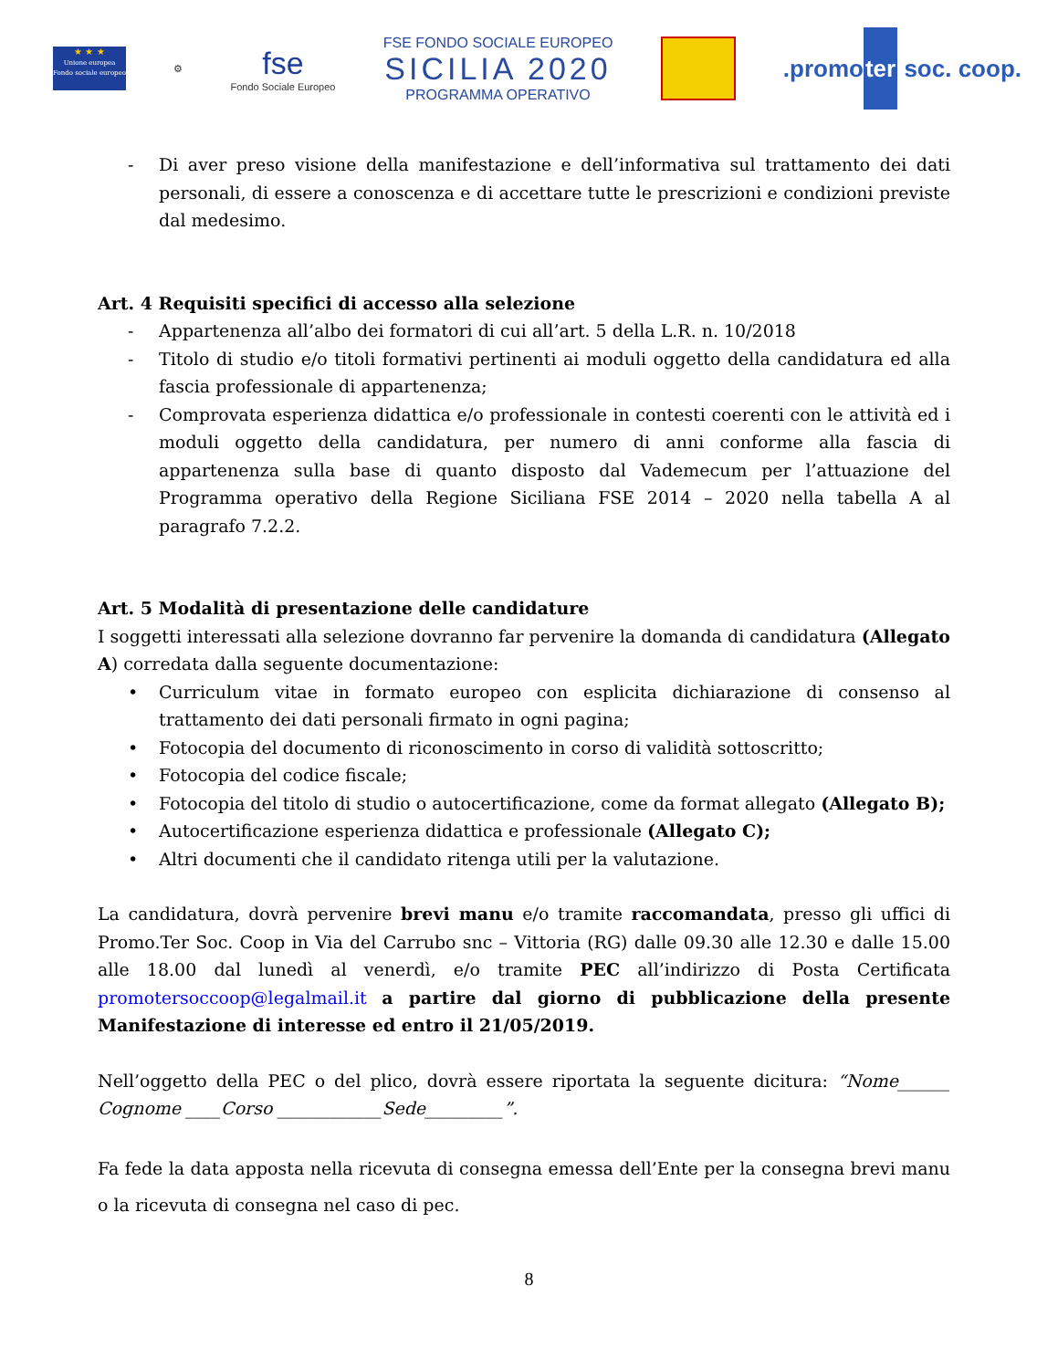★ ★ ★
Unione europea Fondo sociale europeo
⚙
fse
Fondo Sociale Europeo
FSE FONDO SOCIALE EUROPEO
SICILIA 2020
PROGRAMMA OPERATIVO
.promoter soc. coop.
- Di aver preso visione della manifestazione e dell’informativa sul trattamento dei dati personali, di essere a conoscenza e di accettare tutte le prescrizioni e condizioni previste dal medesimo.
Art. 4 Requisiti specifici di accesso alla selezione
- Appartenenza all’albo dei formatori di cui all’art. 5 della L.R. n. 10/2018
- Titolo di studio e/o titoli formativi pertinenti ai moduli oggetto della candidatura ed alla fascia professionale di appartenenza;
- Comprovata esperienza didattica e/o professionale in contesti coerenti con le attività ed i moduli oggetto della candidatura, per numero di anni conforme alla fascia di appartenenza sulla base di quanto disposto dal Vademecum per l’attuazione del Programma operativo della Regione Siciliana FSE 2014 – 2020 nella tabella A al paragrafo 7.2.2.
Art. 5 Modalità di presentazione delle candidature
I soggetti interessati alla selezione dovranno far pervenire la domanda di candidatura (Allegato A) corredata dalla seguente documentazione:
• Curriculum vitae in formato europeo con esplicita dichiarazione di consenso al trattamento dei dati personali firmato in ogni pagina;
• Fotocopia del documento di riconoscimento in corso di validità sottoscritto;
• Fotocopia del codice fiscale;
• Fotocopia del titolo di studio o autocertificazione, come da format allegato (Allegato B);
• Autocertificazione esperienza didattica e professionale (Allegato C);
• Altri documenti che il candidato ritenga utili per la valutazione.
La candidatura, dovrà pervenire brevi manu e/o tramite raccomandata, presso gli uffici di Promo.Ter Soc. Coop in Via del Carrubo snc – Vittoria (RG) dalle 09.30 alle 12.30 e dalle 15.00 alle 18.00 dal lunedì al venerdì, e/o tramite PEC all’indirizzo di Posta Certificata promotersoccoop@legalmail.it a partire dal giorno di pubblicazione della presente Manifestazione di interesse ed entro il 21/05/2019.
Nell’oggetto della PEC o del plico, dovrà essere riportata la seguente dicitura: “Nome______ Cognome ____Corso ____________Sede_________”.
Fa fede la data apposta nella ricevuta di consegna emessa dell’Ente per la consegna brevi manu o la ricevuta di consegna nel caso di pec.
8